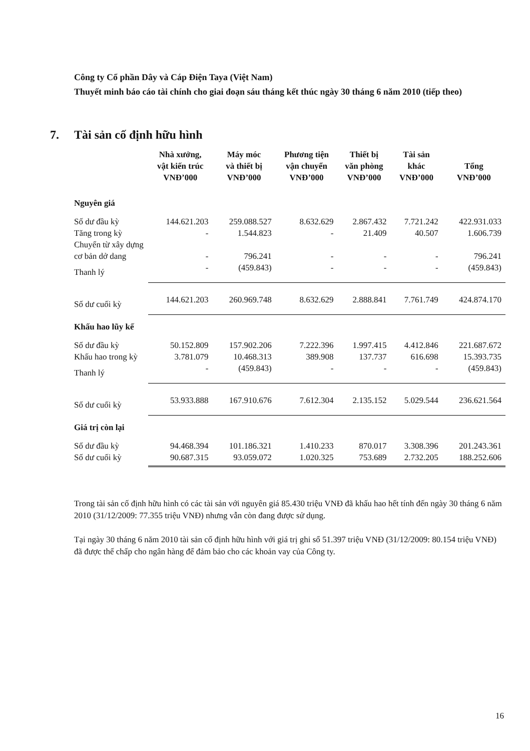Công ty Cổ phần Dây và Cáp Điện Taya (Việt Nam)
Thuyết minh báo cáo tài chính cho giai đoạn sáu tháng kết thúc ngày 30 tháng 6 năm 2010 (tiếp theo)
7. Tài sản cố định hữu hình
| | Nhà xưởng, vật kiến trúc VNĐ’000 | Máy móc và thiết bị VNĐ’000 | Phương tiện vận chuyển VNĐ’000 | Thiết bị văn phòng VNĐ’000 | Tài sản khác VNĐ’000 | Tổng VNĐ’000 |
| --- | --- | --- | --- | --- | --- | --- |
| Nguyên giá | | | | | | |
| Số dư đầu kỳ | 144.621.203 | 259.088.527 | 8.632.629 | 2.867.432 | 7.721.242 | 422.931.033 |
| Tăng trong kỳ | - | 1.544.823 | - | 21.409 | 40.507 | 1.606.739 |
| Chuyển từ xây dựng cơ bản dở dang | - | 796.241 | - | - | - | 796.241 |
| Thanh lý | - | (459.843) | - | - | - | (459.843) |
| Số dư cuối kỳ | 144.621.203 | 260.969.748 | 8.632.629 | 2.888.841 | 7.761.749 | 424.874.170 |
| Khấu hao lũy kế | | | | | | |
| Số dư đầu kỳ | 50.152.809 | 157.902.206 | 7.222.396 | 1.997.415 | 4.412.846 | 221.687.672 |
| Khấu hao trong kỳ | 3.781.079 | 10.468.313 | 389.908 | 137.737 | 616.698 | 15.393.735 |
| Thanh lý | - | (459.843) | - | - | - | (459.843) |
| Số dư cuối kỳ | 53.933.888 | 167.910.676 | 7.612.304 | 2.135.152 | 5.029.544 | 236.621.564 |
| Giá trị còn lại | | | | | | |
| Số dư đầu kỳ | 94.468.394 | 101.186.321 | 1.410.233 | 870.017 | 3.308.396 | 201.243.361 |
| Số dư cuối kỳ | 90.687.315 | 93.059.072 | 1.020.325 | 753.689 | 2.732.205 | 188.252.606 |
Trong tài sản cố định hữu hình có các tài sản với nguyên giá 85.430 triệu VNĐ đã khấu hao hết tính đến ngày 30 tháng 6 năm 2010 (31/12/2009: 77.355 triệu VNĐ) nhưng vẫn còn đang được sử dụng.
Tại ngày 30 tháng 6 năm 2010 tài sản cố định hữu hình với giá trị ghi sổ 51.397 triệu VNĐ (31/12/2009: 80.154 triệu VNĐ) đã được thế chấp cho ngân hàng để đảm bảo cho các khoản vay của Công ty.
16